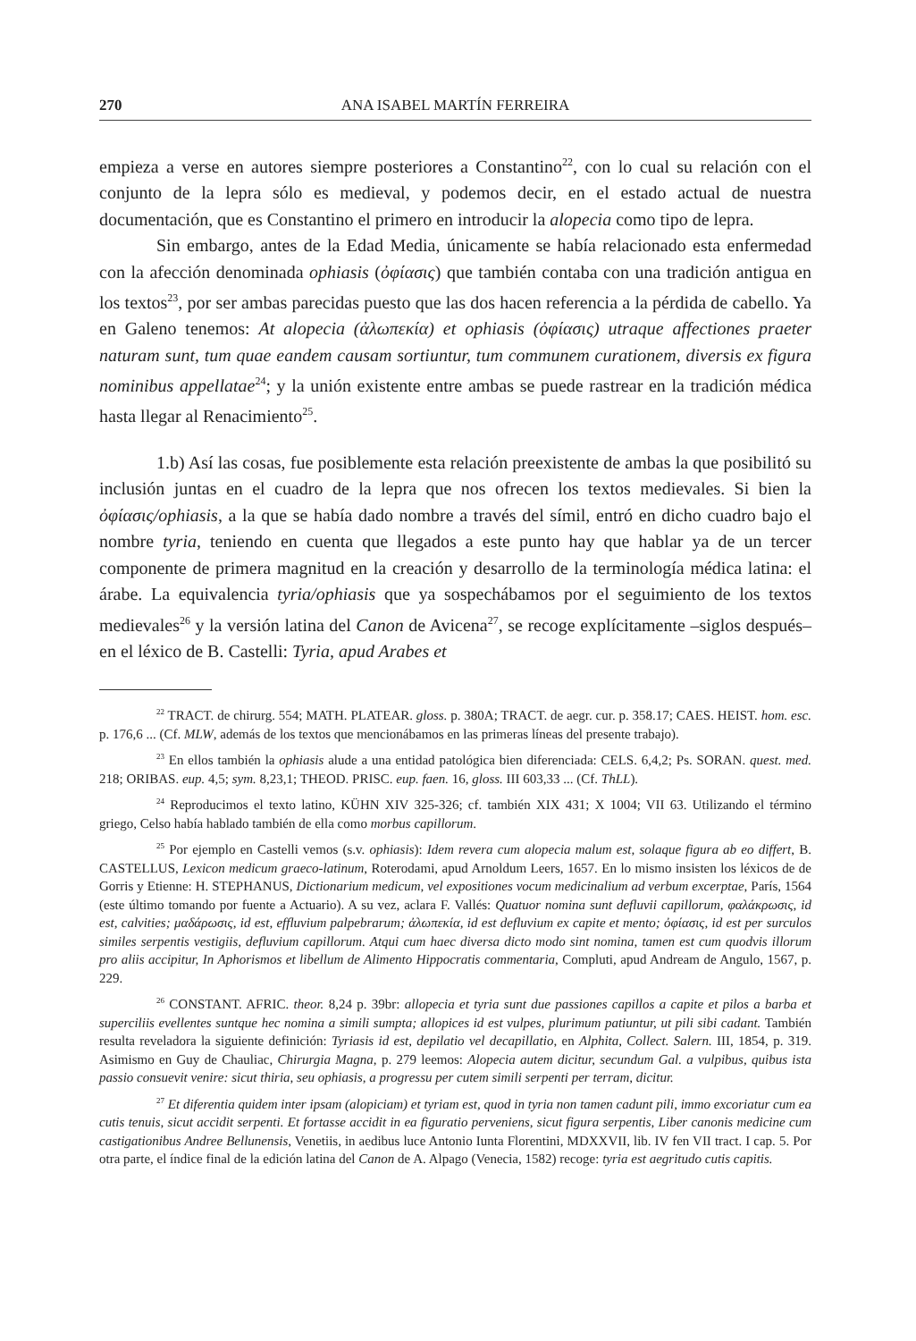270 ANA ISABEL MARTÍN FERREIRA
empieza a verse en autores siempre posteriores a Constantino<sup>22</sup>, con lo cual su relación con el conjunto de la lepra sólo es medieval, y podemos decir, en el estado actual de nuestra documentación, que es Constantino el primero en introducir la alopecia como tipo de lepra.
Sin embargo, antes de la Edad Media, únicamente se había relacionado esta enfermedad con la afección denominada ophiasis (ὀφίασις) que también contaba con una tradición antigua en los textos<sup>23</sup>, por ser ambas parecidas puesto que las dos hacen referencia a la pérdida de cabello. Ya en Galeno tenemos: At alopecia (ἀλωπεκία) et ophiasis (ὀφίασις) utraque affectiones praeter naturam sunt, tum quae eandem causam sortiuntur, tum communem curationem, diversis ex figura nominibus appellatae<sup>24</sup>; y la unión existente entre ambas se puede rastrear en la tradición médica hasta llegar al Renacimiento<sup>25</sup>.
1.b) Así las cosas, fue posiblemente esta relación preexistente de ambas la que posibilitó su inclusión juntas en el cuadro de la lepra que nos ofrecen los textos medievales. Si bien la ὀφίασις/ophiasis, a la que se había dado nombre a través del símil, entró en dicho cuadro bajo el nombre tyria, teniendo en cuenta que llegados a este punto hay que hablar ya de un tercer componente de primera magnitud en la creación y desarrollo de la terminología médica latina: el árabe. La equivalencia tyria/ophiasis que ya sospechábamos por el seguimiento de los textos medievales<sup>26</sup> y la versión latina del Canon de Avicena<sup>27</sup>, se recoge explícitamente –siglos después– en el léxico de B. Castelli: Tyria, apud Arabes et
<sup>22</sup> TRACT. de chirurg. 554; MATH. PLATEAR. gloss. p. 380A; TRACT. de aegr. cur. p. 358.17; CAES. HEIST. hom. esc. p. 176,6 ... (Cf. MLW, además de los textos que mencionábamos en las primeras líneas del presente trabajo).
<sup>23</sup> En ellos también la ophiasis alude a una entidad patológica bien diferenciada: CELS. 6,4,2; Ps. SORAN. quest. med. 218; ORIBAS. eup. 4,5; sym. 8,23,1; THEOD. PRISC. eup. faen. 16, gloss. III 603,33 ... (Cf. ThLL).
<sup>24</sup> Reproducimos el texto latino, KÜHN XIV 325-326; cf. también XIX 431; X 1004; VII 63. Utilizando el término griego, Celso había hablado también de ella como morbus capillorum.
<sup>25</sup> Por ejemplo en Castelli vemos (s.v. ophiasis): Idem revera cum alopecia malum est, solaque figura ab eo differt, B. CASTELLUS, Lexicon medicum graeco-latinum, Roterodami, apud Arnoldum Leers, 1657. En lo mismo insisten los léxicos de de Gorris y Etienne: H. STEPHANUS, Dictionarium medicum, vel expositiones vocum medicinalium ad verbum excerptae, París, 1564 (este último tomando por fuente a Actuario). A su vez, aclara F. Vallés: Quatuor nomina sunt defluvii capillorum, φαλάκρωσις, id est, calvities; μαδάρωσις, id est, effluvium palpebrarum; ἀλωπεκία, id est defluvium ex capite et mento; ὀφίασις, id est per surculos similes serpentis vestigiis, defluvium capillorum. Atqui cum haec diversa dicto modo sint nomina, tamen est cum quodvis illorum pro aliis accipitur, In Aphorismos et libellum de Alimento Hippocratis commentaria, Compluti, apud Andream de Angulo, 1567, p. 229.
<sup>26</sup> CONSTANT. AFRIC. theor. 8,24 p. 39br: allopecia et tyria sunt due passiones capillos a capite et pilos a barba et superciliis evellentes suntque hec nomina a simili sumpta; allopices id est vulpes, plurimum patiuntur, ut pili sibi cadant. También resulta reveladora la siguiente definición: Tyriasis id est, depilatio vel decapillatio, en Alphita, Collect. Salern. III, 1854, p. 319. Asimismo en Guy de Chauliac, Chirurgia Magna, p. 279 leemos: Alopecia autem dicitur, secundum Gal. a vulpibus, quibus ista passio consuevit venire: sicut thiria, seu ophiasis, a progressu per cutem simili serpenti per terram, dicitur.
<sup>27</sup> Et diferentia quidem inter ipsam (alopiciam) et tyriam est, quod in tyria non tamen cadunt pili, immo excoriatur cum ea cutis tenuis, sicut accidit serpenti. Et fortasse accidit in ea figuratio perveniens, sicut figura serpentis, Liber canonis medicine cum castigationibus Andree Bellunensis, Venetiis, in aedibus luce Antonio Iunta Florentini, MDXXVII, lib. IV fen VII tract. I cap. 5. Por otra parte, el índice final de la edición latina del Canon de A. Alpago (Venecia, 1582) recoge: tyria est aegritudo cutis capitis.